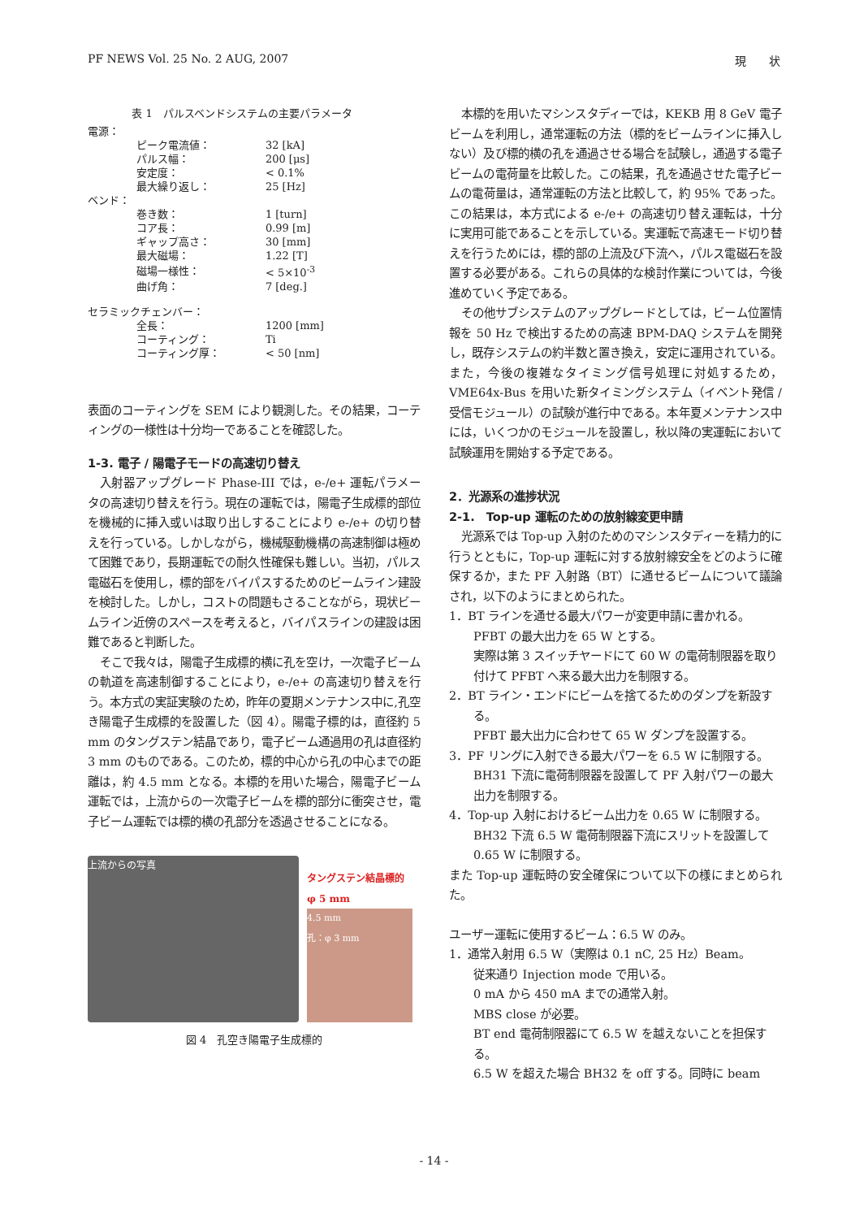PF NEWS Vol. 25 No. 2 AUG, 2007 現　　状
表 1　パルスベンドシステムの主要パラメータ
| 電源： | | |
| | ピーク電流値： | 32 [kA] |
| | パルス幅： | 200 [μs] |
| | 安定度： | < 0.1% |
| | 最大繰り返し： | 25 [Hz] |
| ベンド： | | |
| | 巻き数： | 1 [turn] |
| | コア長： | 0.99 [m] |
| | ギャップ高さ： | 30 [mm] |
| | 最大磁場： | 1.22 [T] |
| | 磁場一様性： | < 5×10<sup>-3</sup> |
| | 曲げ角： | 7 [deg.] |
| セラミックチェンバー： | | |
| | 全長： | 1200 [mm] |
| | コーティング： | Ti |
| | コーティング厚： | < 50 [nm] |
表面のコーティングを SEM により観測した。その結果，コーティングの一様性は十分均一であることを確認した。
1-3. 電子 / 陽電子モードの高速切り替え
入射器アップグレード Phase-III では，e-/e+ 運転パラメータの高速切り替えを行う。現在の運転では，陽電子生成標的部位を機械的に挿入或いは取り出しすることにより e-/e+ の切り替えを行っている。しかしながら，機械駆動機構の高速制御は極めて困難であり，長期運転での耐久性確保も難しい。当初，パルス電磁石を使用し，標的部をバイパスするためのビームライン建設を検討した。しかし，コストの問題もさることながら，現状ビームライン近傍のスペースを考えると，バイパスラインの建設は困難であると判断した。
そこで我々は，陽電子生成標的横に孔を空け，一次電子ビームの軌道を高速制御することにより，e-/e+ の高速切り替えを行う。本方式の実証実験のため，昨年の夏期メンテナンス中に,孔空き陽電子生成標的を設置した（図 4）。陽電子標的は，直径約 5 mm のタングステン結晶であり，電子ビーム通過用の孔は直径約 3 mm のものである。このため，標的中心から孔の中心までの距離は，約 4.5 mm となる。本標的を用いた場合，陽電子ビーム運転では，上流からの一次電子ビームを標的部分に衝突させ，電子ビーム運転では標的横の孔部分を透過させることになる。
上流からの写真
タングステン結晶標的
φ 5 mm
4.5 mm
孔：φ 3 mm
図 4　孔空き陽電子生成標的
本標的を用いたマシンスタディーでは，KEKB 用 8 GeV 電子ビームを利用し，通常運転の方法（標的をビームラインに挿入しない）及び標的横の孔を通過させる場合を試験し，通過する電子ビームの電荷量を比較した。この結果，孔を通過させた電子ビームの電荷量は，通常運転の方法と比較して，約 95% であった。この結果は，本方式による e-/e+ の高速切り替え運転は，十分に実用可能であることを示している。実運転で高速モード切り替えを行うためには，標的部の上流及び下流へ，パルス電磁石を設置する必要がある。これらの具体的な検討作業については，今後進めていく予定である。
その他サブシステムのアップグレードとしては，ビーム位置情報を 50 Hz で検出するための高速 BPM-DAQ システムを開発し，既存システムの約半数と置き換え，安定に運用されている。また，今後の複雑なタイミング信号処理に対処するため，VME64x-Bus を用いた新タイミングシステム（イベント発信 / 受信モジュール）の試験が進行中である。本年夏メンテナンス中には，いくつかのモジュールを設置し，秋以降の実運転において試験運用を開始する予定である。
2．光源系の進捗状況
2-1.　Top-up 運転のための放射線変更申請
光源系では Top-up 入射のためのマシンスタディーを精力的に行うとともに，Top-up 運転に対する放射線安全をどのように確保するか，また PF 入射路（BT）に通せるビームについて議論され，以下のようにまとめられた。
1．BT ラインを通せる最大パワーが変更申請に書かれる。
PFBT の最大出力を 65 W とする。
実際は第 3 スイッチヤードにて 60 W の電荷制限器を取り付けて PFBT へ来る最大出力を制限する。
2．BT ライン・エンドにビームを捨てるためのダンプを新設する。
PFBT 最大出力に合わせて 65 W ダンプを設置する。
3．PF リングに入射できる最大パワーを 6.5 W に制限する。
BH31 下流に電荷制限器を設置して PF 入射パワーの最大出力を制限する。
4．Top-up 入射におけるビーム出力を 0.65 W に制限する。
BH32 下流 6.5 W 電荷制限器下流にスリットを設置して 0.65 W に制限する。
また Top-up 運転時の安全確保について以下の様にまとめられた。
ユーザー運転に使用するビーム：6.5 W のみ。
1．通常入射用 6.5 W（実際は 0.1 nC, 25 Hz）Beam。
従来通り Injection mode で用いる。
0 mA から 450 mA までの通常入射。
MBS close が必要。
BT end 電荷制限器にて 6.5 W を越えないことを担保する。
6.5 W を超えた場合 BH32 を off する。同時に beam
- 14 -